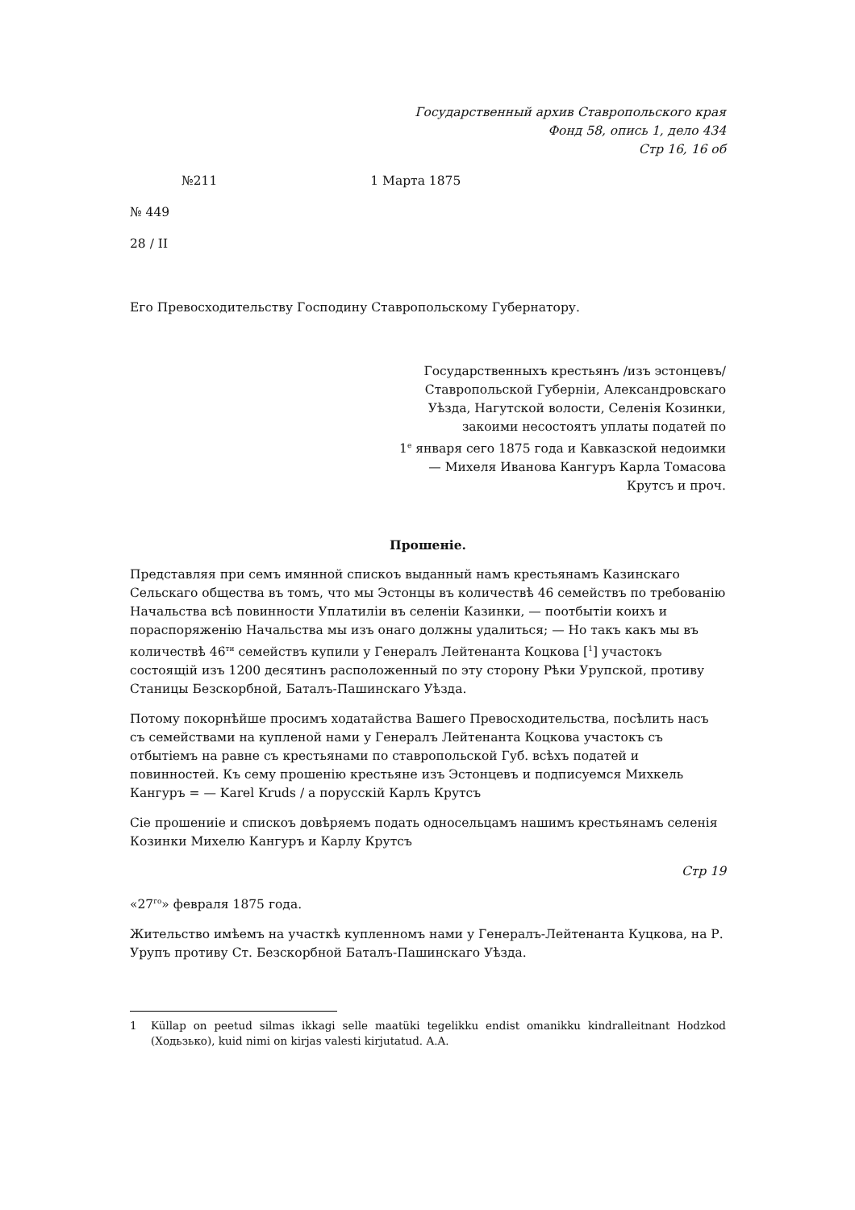Государственный архив Ставропольского края
Фонд 58, опись 1, дело 434
Стр 16, 16 об
№211 1 Марта 1875
№ 449
28 / II
Его Превосходительству Господину Ставропольскому Губернатору.
Государственныхъ крестьянъ /изъ эстонцевъ/
Ставропольской Губерніи, Александровскаго
Уѣзда, Нагутской волости, Селенія Козинки,
закоими несостоятъ уплаты податей по
1<sup>е</sup> января сего 1875 года и Кавказской недоимки
— Михеля Иванова Кангуръ Карла Томасова
Крутсъ и проч.
Прошеніе.
Представляя при семъ имянной спискоъ выданный намъ крестьянамъ Казинскаго Сельскаго общества въ томъ, что мы Эстонцы въ количествѣ 46 семействъ по требованію Начальства всѣ повинности Уплатиліи въ селеніи Казинки, — поотбытіи коихъ и пораспоряженію Начальства мы изъ онаго должны удалиться; — Но такъ какъ мы въ количествѣ 46<sup>ти</sup> семействъ купили у Генералъ Лейтенанта Коцкова [<sup>1</sup>] участокъ состоящій изъ 1200 десятинъ расположенный по эту сторону Рѣки Урупской, противу Станицы Безскорбной, Баталъ-Пашинскаго Уѣзда.
Потому покорнѣйше просимъ ходатайства Вашего Превосходительства, посѣлить насъ съ семействами на купленой нами у Генералъ Лейтенанта Коцкова участокъ съ отбытіемъ на равне съ крестьянами по ставропольской Губ. всѣхъ податей и повинностей. Къ сему прошенію крестьяне изъ Эстонцевъ и подписуемся Михкель Кангуръ = — Karel Kruds / а порусскій Карлъ Крутсъ
Сіе прошениіе и спискоъ довѣряемъ подать односельцамъ нашимъ крестьянамъ селенія Козинки Михелю Кангуръ и Карлу Крутсъ
Стр 19
«27<sup>го</sup>» февраля 1875 года.
Жительство имѣемъ на участкѣ купленномъ нами у Генералъ-Лейтенанта Куцкова, на Р. Урупъ противу Ст. Безскорбной Баталъ-Пашинскаго Уѣзда.
1 Küllap on peetud silmas ikkagi selle maatüki tegelikku endist omanikku kindralleitnant Hodzkod (Ходьзько), kuid nimi on kirjas valesti kirjutatud. A.A.